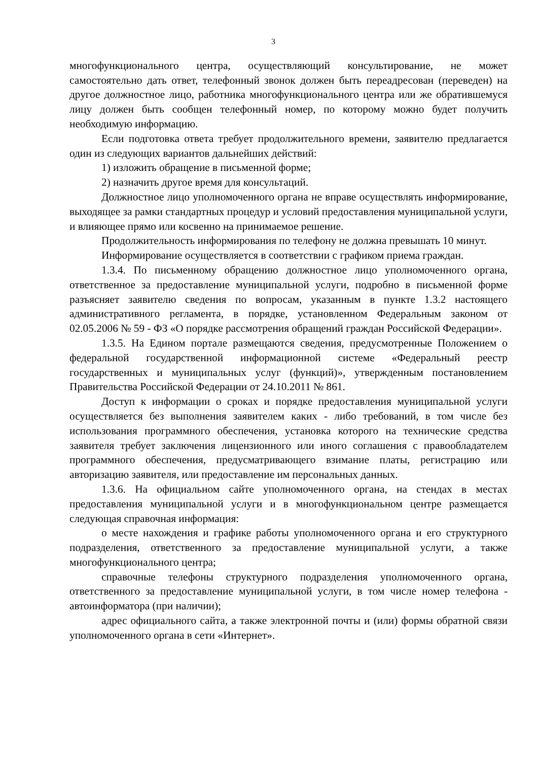3
многофункционального центра, осуществляющий консультирование, не может самостоятельно дать ответ, телефонный звонок должен быть переадресован (переведен) на другое должностное лицо, работника многофункционального центра или же обратившемуся лицу должен быть сообщен телефонный номер, по которому можно будет получить необходимую информацию.
Если подготовка ответа требует продолжительного времени, заявителю предлагается один из следующих вариантов дальнейших действий:
1) изложить обращение в письменной форме;
2) назначить другое время для консультаций.
Должностное лицо уполномоченного органа не вправе осуществлять информирование, выходящее за рамки стандартных процедур и условий предоставления муниципальной услуги, и влияющее прямо или косвенно на принимаемое решение.
Продолжительность информирования по телефону не должна превышать 10 минут.
Информирование осуществляется в соответствии с графиком приема граждан.
1.3.4. По письменному обращению должностное лицо уполномоченного органа, ответственное за предоставление муниципальной услуги, подробно в письменной форме разъясняет заявителю сведения по вопросам, указанным в пункте 1.3.2 настоящего административного регламента, в порядке, установленном Федеральным законом от 02.05.2006 № 59 - ФЗ «О порядке рассмотрения обращений граждан Российской Федерации».
1.3.5. На Едином портале размещаются сведения, предусмотренные Положением о федеральной государственной информационной системе «Федеральный реестр государственных и муниципальных услуг (функций)», утвержденным постановлением Правительства Российской Федерации от 24.10.2011 № 861.
Доступ к информации о сроках и порядке предоставления муниципальной услуги осуществляется без выполнения заявителем каких - либо требований, в том числе без использования программного обеспечения, установка которого на технические средства заявителя требует заключения лицензионного или иного соглашения с правообладателем программного обеспечения, предусматривающего взимание платы, регистрацию или авторизацию заявителя, или предоставление им персональных данных.
1.3.6. На официальном сайте уполномоченного органа, на стендах в местах предоставления муниципальной услуги и в многофункциональном центре размещается следующая справочная информация:
о месте нахождения и графике работы уполномоченного органа и его структурного подразделения, ответственного за предоставление муниципальной услуги, а также многофункционального центра;
справочные телефоны структурного подразделения уполномоченного органа, ответственного за предоставление муниципальной услуги, в том числе номер телефона - автоинформатора (при наличии);
адрес официального сайта, а также электронной почты и (или) формы обратной связи уполномоченного органа в сети «Интернет».